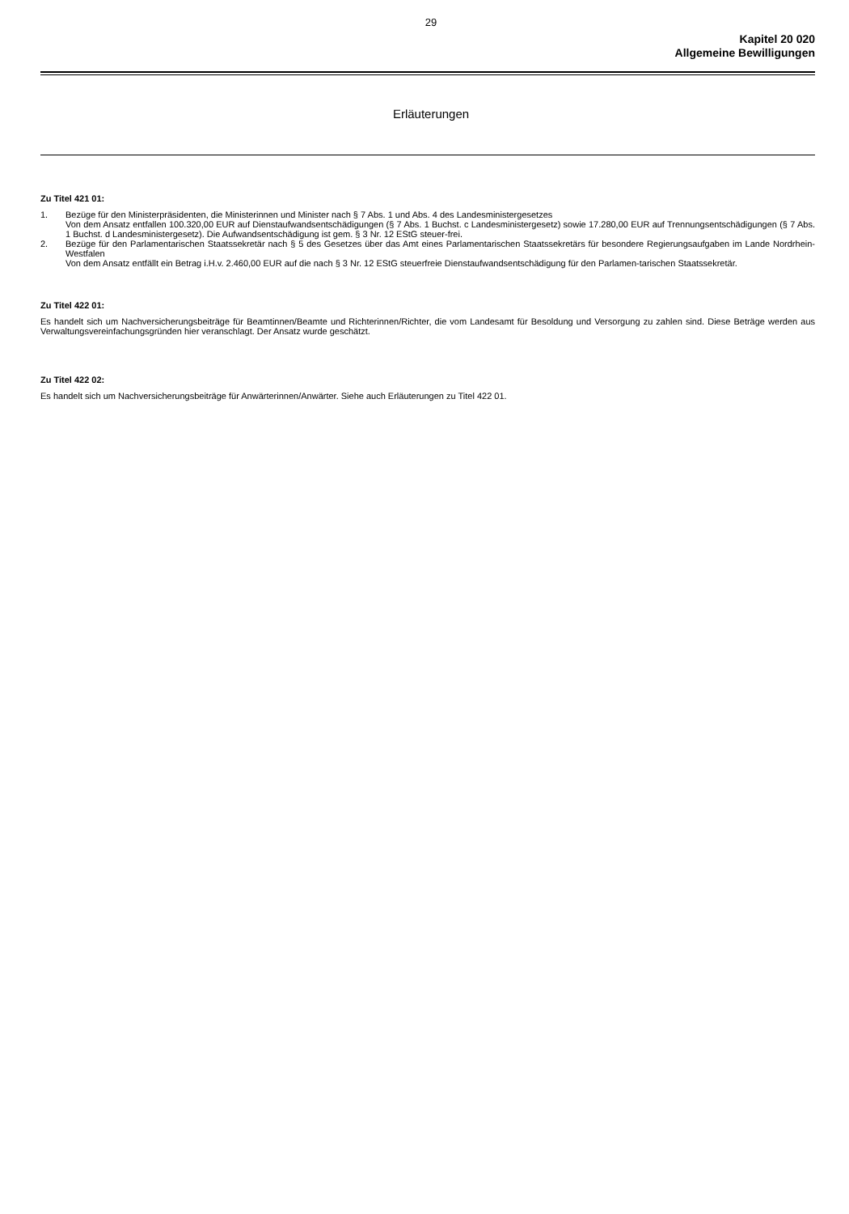29
Kapitel 20 020
Allgemeine Bewilligungen
Erläuterungen
Zu Titel 421 01:
1. Bezüge für den Ministerpräsidenten, die Ministerinnen und Minister nach § 7 Abs. 1 und Abs. 4 des Landesministergesetzes
Von dem Ansatz entfallen 100.320,00 EUR auf Dienstaufwandsentschädigungen (§ 7 Abs. 1 Buchst. c Landesministergesetz) sowie 17.280,00 EUR auf Trennungsentschädigungen (§ 7 Abs. 1 Buchst. d Landesministergesetz). Die Aufwandsentschädigung ist gem. § 3 Nr. 12 EStG steuer-frei.
2. Bezüge für den Parlamentarischen Staatssekretär nach § 5 des Gesetzes über das Amt eines Parlamentarischen Staatssekretärs für besondere Regierungsaufgaben im Lande Nordrhein-Westfalen
Von dem Ansatz entfällt ein Betrag i.H.v. 2.460,00 EUR auf die nach § 3 Nr. 12 EStG steuerfreie Dienstaufwandsentschädigung für den Parlamen-tarischen Staatssekretär.
Zu Titel 422 01:
Es handelt sich um Nachversicherungsbeiträge für Beamtinnen/Beamte und Richterinnen/Richter, die vom Landesamt für Besoldung und Versorgung zu zahlen sind. Diese Beträge werden aus Verwaltungsvereinfachungsgründen hier veranschlagt. Der Ansatz wurde geschätzt.
Zu Titel 422 02:
Es handelt sich um Nachversicherungsbeiträge für Anwärterinnen/Anwärter. Siehe auch Erläuterungen zu Titel 422 01.